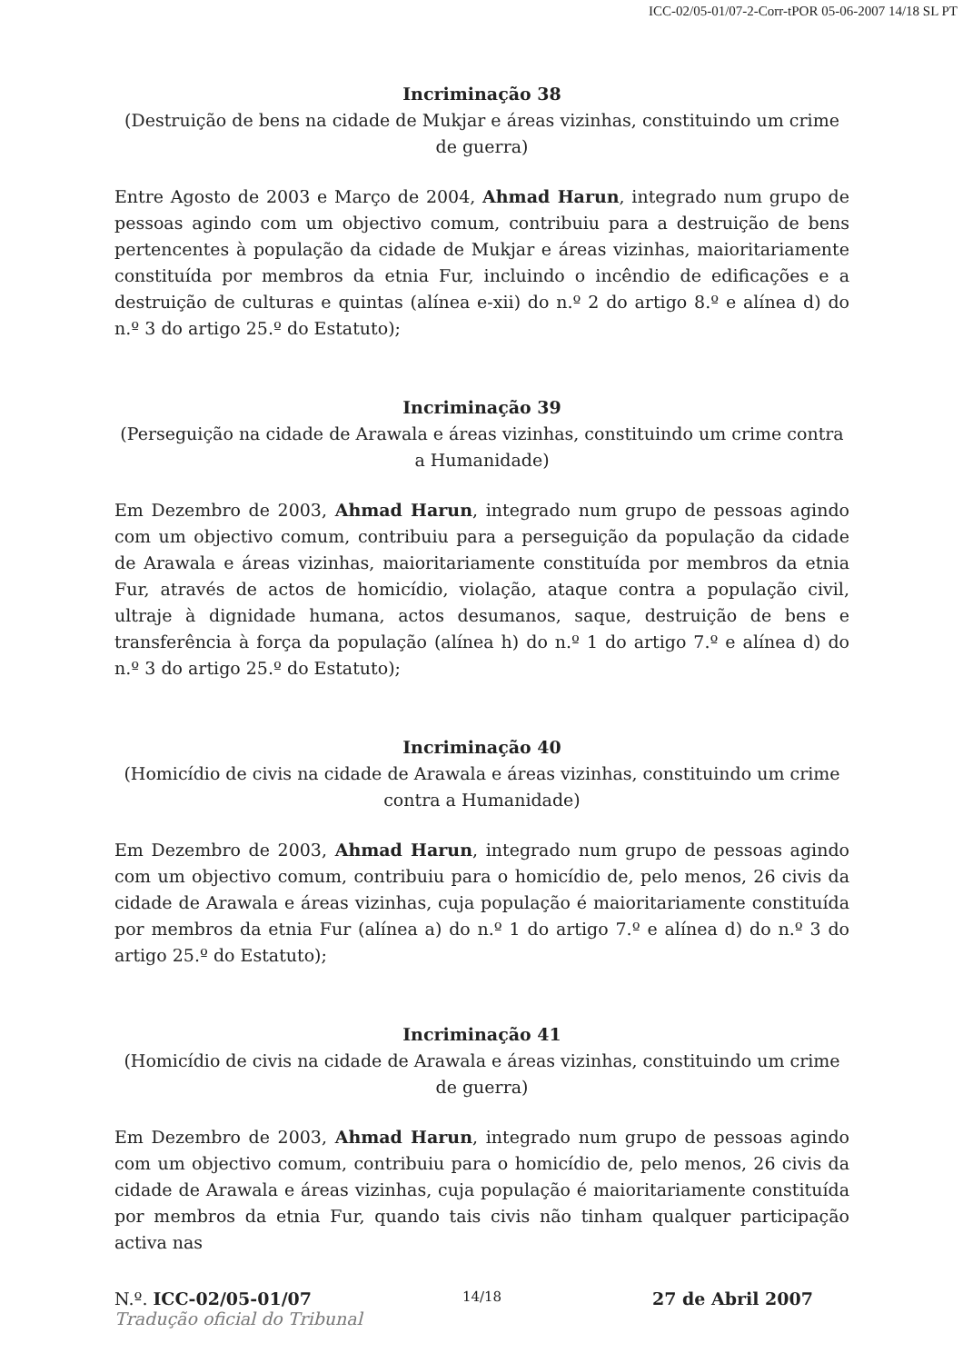ICC-02/05-01/07-2-Corr-tPOR 05-06-2007 14/18 SL PT
Incriminação 38
(Destruição de bens na cidade de Mukjar e áreas vizinhas, constituindo um crime de guerra)
Entre Agosto de 2003 e Março de 2004, Ahmad Harun, integrado num grupo de pessoas agindo com um objectivo comum, contribuiu para a destruição de bens pertencentes à população da cidade de Mukjar e áreas vizinhas, maioritariamente constituída por membros da etnia Fur, incluindo o incêndio de edificações e a destruição de culturas e quintas (alínea e-xii) do n.º 2 do artigo 8.º e alínea d) do n.º 3 do artigo 25.º do Estatuto);
Incriminação 39
(Perseguição na cidade de Arawala e áreas vizinhas, constituindo um crime contra a Humanidade)
Em Dezembro de 2003, Ahmad Harun, integrado num grupo de pessoas agindo com um objectivo comum, contribuiu para a perseguição da população da cidade de Arawala e áreas vizinhas, maioritariamente constituída por membros da etnia Fur, através de actos de homicídio, violação, ataque contra a população civil, ultraje à dignidade humana, actos desumanos, saque, destruição de bens e transferência à força da população (alínea h) do n.º 1 do artigo 7.º e alínea d) do n.º 3 do artigo 25.º do Estatuto);
Incriminação 40
(Homicídio de civis na cidade de Arawala e áreas vizinhas, constituindo um crime contra a Humanidade)
Em Dezembro de 2003, Ahmad Harun, integrado num grupo de pessoas agindo com um objectivo comum, contribuiu para o homicídio de, pelo menos, 26 civis da cidade de Arawala e áreas vizinhas, cuja população é maioritariamente constituída por membros da etnia Fur (alínea a) do n.º 1 do artigo 7.º e alínea d) do n.º 3 do artigo 25.º do Estatuto);
Incriminação 41
(Homicídio de civis na cidade de Arawala e áreas vizinhas, constituindo um crime de guerra)
Em Dezembro de 2003, Ahmad Harun, integrado num grupo de pessoas agindo com um objectivo comum, contribuiu para o homicídio de, pelo menos, 26 civis da cidade de Arawala e áreas vizinhas, cuja população é maioritariamente constituída por membros da etnia Fur, quando tais civis não tinham qualquer participação activa nas
N.º. ICC-02/05-01/07 14/18 27 de Abril 2007
Tradução oficial do Tribunal